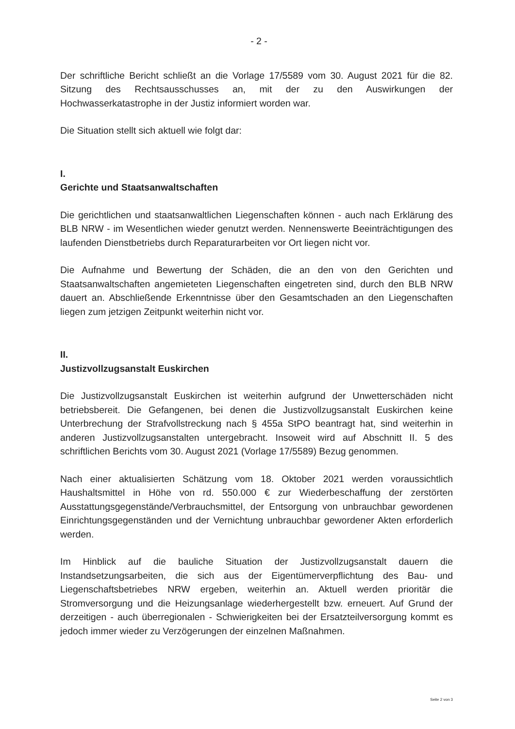- 2 -
Der schriftliche Bericht schließt an die Vorlage 17/5589 vom 30. August 2021 für die 82. Sitzung des Rechtsausschusses an, mit der zu den Auswirkungen der Hochwasserkatastrophe in der Justiz informiert worden war.
Die Situation stellt sich aktuell wie folgt dar:
I.
Gerichte und Staatsanwaltschaften
Die gerichtlichen und staatsanwaltlichen Liegenschaften können - auch nach Erklärung des BLB NRW - im Wesentlichen wieder genutzt werden. Nennenswerte Beeinträchtigungen des laufenden Dienstbetriebs durch Reparaturarbeiten vor Ort liegen nicht vor.
Die Aufnahme und Bewertung der Schäden, die an den von den Gerichten und Staatsanwaltschaften angemieteten Liegenschaften eingetreten sind, durch den BLB NRW dauert an. Abschließende Erkenntnisse über den Gesamtschaden an den Liegenschaften liegen zum jetzigen Zeitpunkt weiterhin nicht vor.
II.
Justizvollzugsanstalt Euskirchen
Die Justizvollzugsanstalt Euskirchen ist weiterhin aufgrund der Unwetterschäden nicht betriebsbereit. Die Gefangenen, bei denen die Justizvollzugsanstalt Euskirchen keine Unterbrechung der Strafvollstreckung nach § 455a StPO beantragt hat, sind weiterhin in anderen Justizvollzugsanstalten untergebracht. Insoweit wird auf Abschnitt II. 5 des schriftlichen Berichts vom 30. August 2021 (Vorlage 17/5589) Bezug genommen.
Nach einer aktualisierten Schätzung vom 18. Oktober 2021 werden voraussichtlich Haushaltsmittel in Höhe von rd. 550.000 € zur Wiederbeschaffung der zerstörten Ausstattungsgegenstände/Verbrauchsmittel, der Entsorgung von unbrauchbar gewordenen Einrichtungsgegenständen und der Vernichtung unbrauchbar gewordener Akten erforderlich werden.
Im Hinblick auf die bauliche Situation der Justizvollzugsanstalt dauern die Instandsetzungsarbeiten, die sich aus der Eigentümerverpflichtung des Bau- und Liegenschaftsbetriebes NRW ergeben, weiterhin an. Aktuell werden prioritär die Stromversorgung und die Heizungsanlage wiederhergestellt bzw. erneuert. Auf Grund der derzeitigen - auch überregionalen - Schwierigkeiten bei der Ersatzteilversorgung kommt es jedoch immer wieder zu Verzögerungen der einzelnen Maßnahmen.
Seite 2 von 3